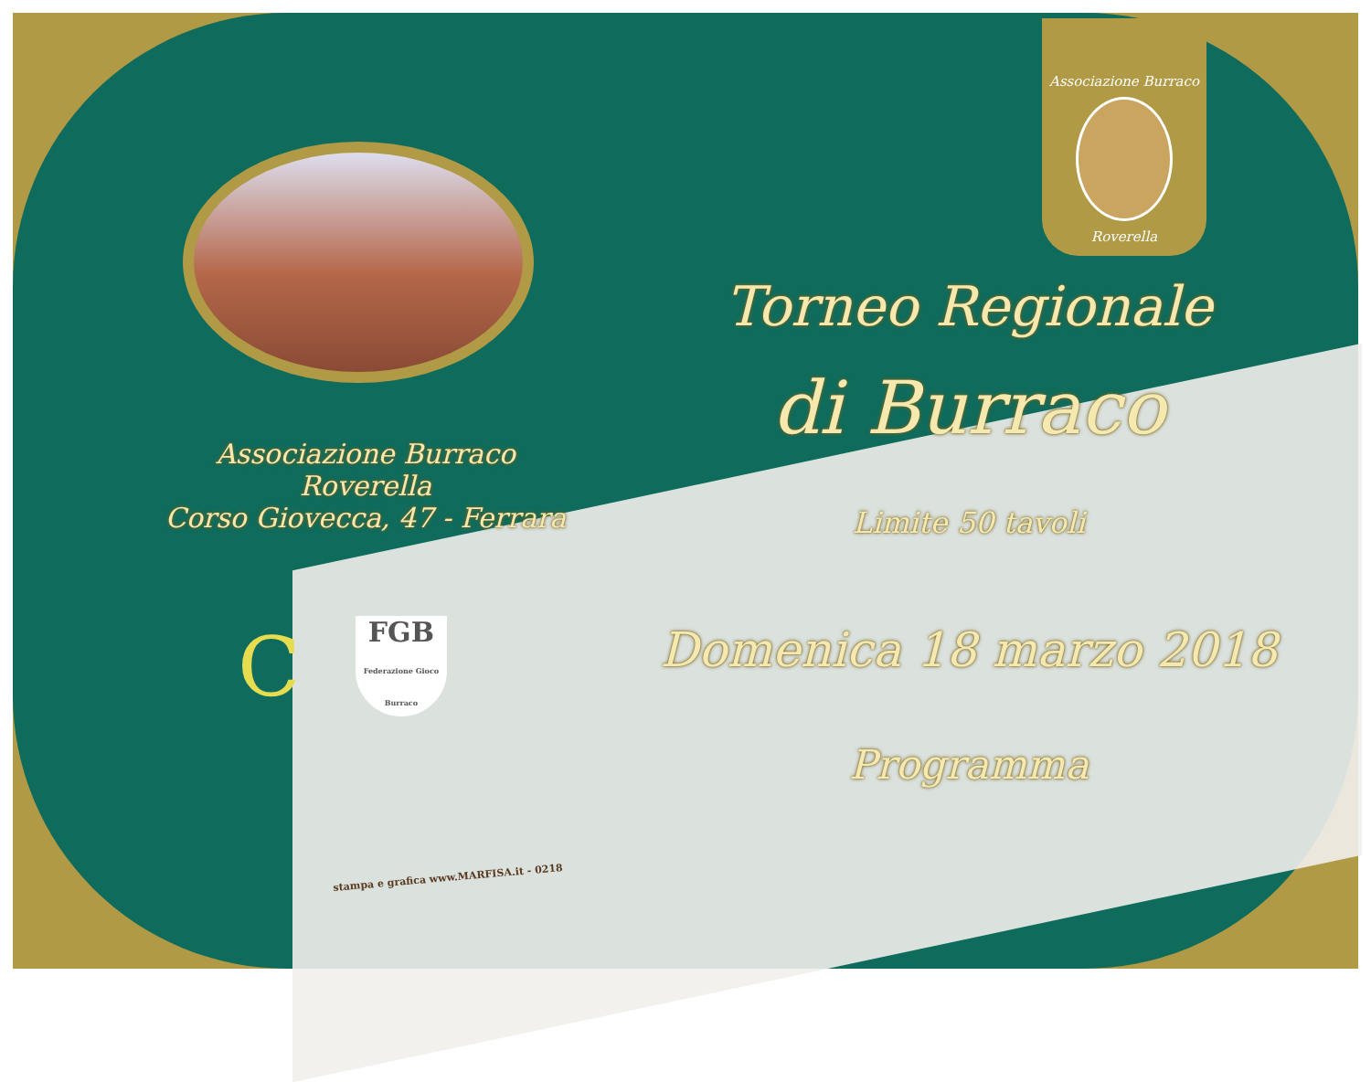Associazione Burraco Roverella
Corso Giovecca, 47 - Ferrara
C
FGB
Federazione Gioco Burraco
stampa e grafica www.MARFISA.it - 0218
Associazione Burraco
Roverella
Torneo Regionale
di Burraco
Limite 50 tavoli
Domenica 18 marzo 2018
Programma